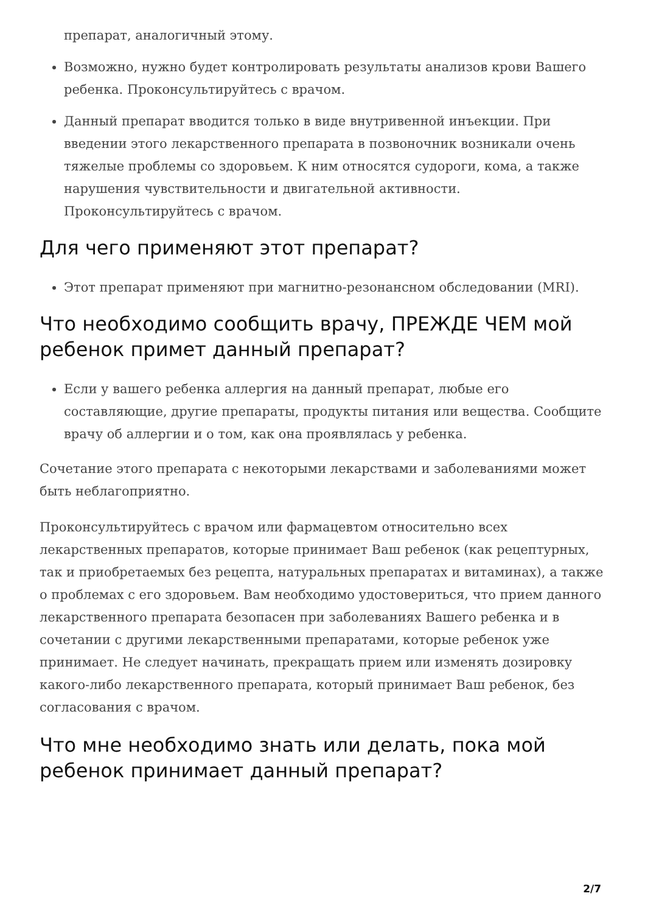препарат, аналогичный этому.
Возможно, нужно будет контролировать результаты анализов крови Вашего ребенка. Проконсультируйтесь с врачом.
Данный препарат вводится только в виде внутривенной инъекции. При введении этого лекарственного препарата в позвоночник возникали очень тяжелые проблемы со здоровьем. К ним относятся судороги, кома, а также нарушения чувствительности и двигательной активности. Проконсультируйтесь с врачом.
Для чего применяют этот препарат?
Этот препарат применяют при магнитно-резонансном обследовании (MRI).
Что необходимо сообщить врачу, ПРЕЖДЕ ЧЕМ мой ребенок примет данный препарат?
Если у вашего ребенка аллергия на данный препарат, любые его составляющие, другие препараты, продукты питания или вещества. Сообщите врачу об аллергии и о том, как она проявлялась у ребенка.
Сочетание этого препарата с некоторыми лекарствами и заболеваниями может быть неблагоприятно.
Проконсультируйтесь с врачом или фармацевтом относительно всех лекарственных препаратов, которые принимает Ваш ребенок (как рецептурных, так и приобретаемых без рецепта, натуральных препаратах и витаминах), а также о проблемах с его здоровьем. Вам необходимо удостовериться, что прием данного лекарственного препарата безопасен при заболеваниях Вашего ребенка и в сочетании с другими лекарственными препаратами, которые ребенок уже принимает. Не следует начинать, прекращать прием или изменять дозировку какого-либо лекарственного препарата, который принимает Ваш ребенок, без согласования с врачом.
Что мне необходимо знать или делать, пока мой ребенок принимает данный препарат?
2/7